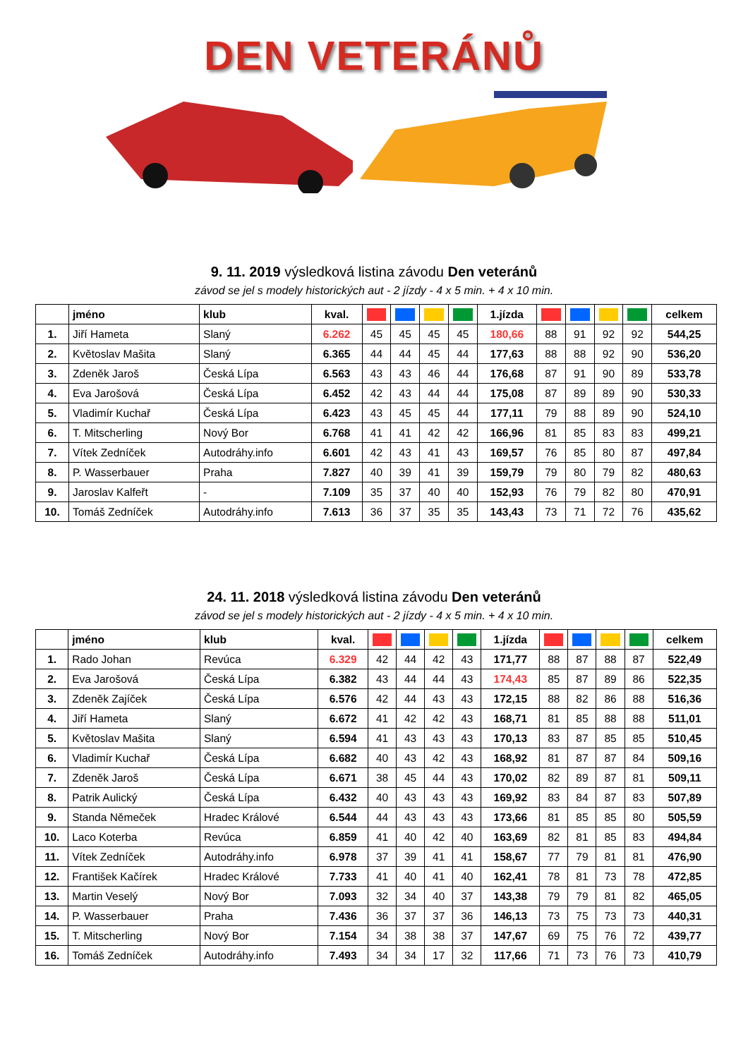DEN VETERÁNŮ
9. 11. 2019 výsledková listina závodu Den veteránů
závod se jel s modely historických aut - 2 jízdy - 4 x 5 min. + 4 x 10 min.
| | jméno | klub | kval. | | | | | 1.jízda | | | | | celkem |
| --- | --- | --- | --- | --- | --- | --- | --- | --- | --- | --- | --- | --- | --- |
| 1. | Jiří Hameta | Slaný | 6.262 | 45 | 45 | 45 | 45 | 180,66 | 88 | 91 | 92 | 92 | 544,25 |
| 2. | Květoslav Mašita | Slaný | 6.365 | 44 | 44 | 45 | 44 | 177,63 | 88 | 88 | 92 | 90 | 536,20 |
| 3. | Zdeněk Jaroš | Česká Lípa | 6.563 | 43 | 43 | 46 | 44 | 176,68 | 87 | 91 | 90 | 89 | 533,78 |
| 4. | Eva Jarošová | Česká Lípa | 6.452 | 42 | 43 | 44 | 44 | 175,08 | 87 | 89 | 89 | 90 | 530,33 |
| 5. | Vladimír Kuchař | Česká Lípa | 6.423 | 43 | 45 | 45 | 44 | 177,11 | 79 | 88 | 89 | 90 | 524,10 |
| 6. | T. Mitscherling | Nový Bor | 6.768 | 41 | 41 | 42 | 42 | 166,96 | 81 | 85 | 83 | 83 | 499,21 |
| 7. | Vítek Zedníček | Autodráhy.info | 6.601 | 42 | 43 | 41 | 43 | 169,57 | 76 | 85 | 80 | 87 | 497,84 |
| 8. | P. Wasserbauer | Praha | 7.827 | 40 | 39 | 41 | 39 | 159,79 | 79 | 80 | 79 | 82 | 480,63 |
| 9. | Jaroslav Kalfeřt | - | 7.109 | 35 | 37 | 40 | 40 | 152,93 | 76 | 79 | 82 | 80 | 470,91 |
| 10. | Tomáš Zedníček | Autodráhy.info | 7.613 | 36 | 37 | 35 | 35 | 143,43 | 73 | 71 | 72 | 76 | 435,62 |
24. 11. 2018 výsledková listina závodu Den veteránů
závod se jel s modely historických aut - 2 jízdy - 4 x 5 min. + 4 x 10 min.
| | jméno | klub | kval. | | | | | 1.jízda | | | | | celkem |
| --- | --- | --- | --- | --- | --- | --- | --- | --- | --- | --- | --- | --- | --- |
| 1. | Rado Johan | Revúca | 6.329 | 42 | 44 | 42 | 43 | 171,77 | 88 | 87 | 88 | 87 | 522,49 |
| 2. | Eva Jarošová | Česká Lípa | 6.382 | 43 | 44 | 44 | 43 | 174,43 | 85 | 87 | 89 | 86 | 522,35 |
| 3. | Zdeněk Zajíček | Česká Lípa | 6.576 | 42 | 44 | 43 | 43 | 172,15 | 88 | 82 | 86 | 88 | 516,36 |
| 4. | Jiří Hameta | Slaný | 6.672 | 41 | 42 | 42 | 43 | 168,71 | 81 | 85 | 88 | 88 | 511,01 |
| 5. | Květoslav Mašita | Slaný | 6.594 | 41 | 43 | 43 | 43 | 170,13 | 83 | 87 | 85 | 85 | 510,45 |
| 6. | Vladimír Kuchař | Česká Lípa | 6.682 | 40 | 43 | 42 | 43 | 168,92 | 81 | 87 | 87 | 84 | 509,16 |
| 7. | Zdeněk Jaroš | Česká Lípa | 6.671 | 38 | 45 | 44 | 43 | 170,02 | 82 | 89 | 87 | 81 | 509,11 |
| 8. | Patrik Aulický | Česká Lípa | 6.432 | 40 | 43 | 43 | 43 | 169,92 | 83 | 84 | 87 | 83 | 507,89 |
| 9. | Standa Němeček | Hradec Králové | 6.544 | 44 | 43 | 43 | 43 | 173,66 | 81 | 85 | 85 | 80 | 505,59 |
| 10. | Laco Koterba | Revúca | 6.859 | 41 | 40 | 42 | 40 | 163,69 | 82 | 81 | 85 | 83 | 494,84 |
| 11. | Vítek Zedníček | Autodráhy.info | 6.978 | 37 | 39 | 41 | 41 | 158,67 | 77 | 79 | 81 | 81 | 476,90 |
| 12. | František Kačírek | Hradec Králové | 7.733 | 41 | 40 | 41 | 40 | 162,41 | 78 | 81 | 73 | 78 | 472,85 |
| 13. | Martin Veselý | Nový Bor | 7.093 | 32 | 34 | 40 | 37 | 143,38 | 79 | 79 | 81 | 82 | 465,05 |
| 14. | P. Wasserbauer | Praha | 7.436 | 36 | 37 | 37 | 36 | 146,13 | 73 | 75 | 73 | 73 | 440,31 |
| 15. | T. Mitscherling | Nový Bor | 7.154 | 34 | 38 | 38 | 37 | 147,67 | 69 | 75 | 76 | 72 | 439,77 |
| 16. | Tomáš Zedníček | Autodráhy.info | 7.493 | 34 | 34 | 17 | 32 | 117,66 | 71 | 73 | 76 | 73 | 410,79 |